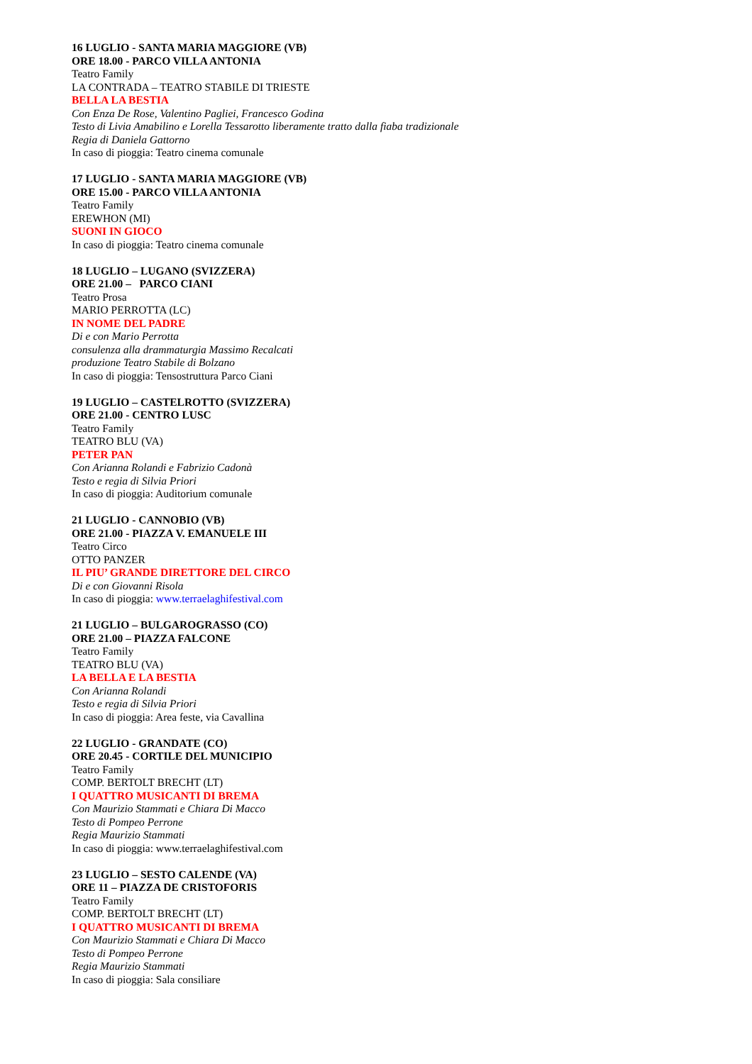16 LUGLIO - SANTA MARIA MAGGIORE (VB)
ORE 18.00 - PARCO VILLA ANTONIA
Teatro Family
LA CONTRADA – TEATRO STABILE DI TRIESTE
BELLA LA BESTIA
Con Enza De Rose, Valentino Pagliei, Francesco Godina
Testo di Livia Amabilino e Lorella Tessarotto liberamente tratto dalla fiaba tradizionale
Regia di Daniela Gattorno
In caso di pioggia: Teatro cinema comunale
17 LUGLIO - SANTA MARIA MAGGIORE (VB)
ORE 15.00 - PARCO VILLA ANTONIA
Teatro Family
EREWHON (MI)
SUONI IN GIOCO
In caso di pioggia: Teatro cinema comunale
18 LUGLIO – LUGANO (SVIZZERA)
ORE 21.00 – PARCO CIANI
Teatro Prosa
MARIO PERROTTA (LC)
IN NOME DEL PADRE
Di e con Mario Perrotta
consulenza alla drammaturgia Massimo Recalcati
produzione Teatro Stabile di Bolzano
In caso di pioggia: Tensostruttura Parco Ciani
19 LUGLIO – CASTELROTTO (SVIZZERA)
ORE 21.00 - CENTRO LUSC
Teatro Family
TEATRO BLU (VA)
PETER PAN
Con Arianna Rolandi e Fabrizio Cadonà
Testo e regia di Silvia Priori
In caso di pioggia: Auditorium comunale
21 LUGLIO - CANNOBIO (VB)
ORE 21.00 - PIAZZA V. EMANUELE III
Teatro Circo
OTTO PANZER
IL PIU’ GRANDE DIRETTORE DEL CIRCO
Di e con Giovanni Risola
In caso di pioggia: www.terraelaghifestival.com
21 LUGLIO – BULGAROGRASSO (CO)
ORE 21.00 – PIAZZA FALCONE
Teatro Family
TEATRO BLU (VA)
LA BELLA E LA BESTIA
Con Arianna Rolandi
Testo e regia di Silvia Priori
In caso di pioggia: Area feste, via Cavallina
22 LUGLIO - GRANDATE (CO)
ORE 20.45 - CORTILE DEL MUNICIPIO
Teatro Family
COMP. BERTOLT BRECHT (LT)
I QUATTRO MUSICANTI DI BREMA
Con Maurizio Stammati e Chiara Di Macco
Testo di Pompeo Perrone
Regia Maurizio Stammati
In caso di pioggia: www.terraelaghifestival.com
23 LUGLIO – SESTO CALENDE (VA)
ORE 11 – PIAZZA DE CRISTOFORIS
Teatro Family
COMP. BERTOLT BRECHT (LT)
I QUATTRO MUSICANTI DI BREMA
Con Maurizio Stammati e Chiara Di Macco
Testo di Pompeo Perrone
Regia Maurizio Stammati
In caso di pioggia: Sala consiliare